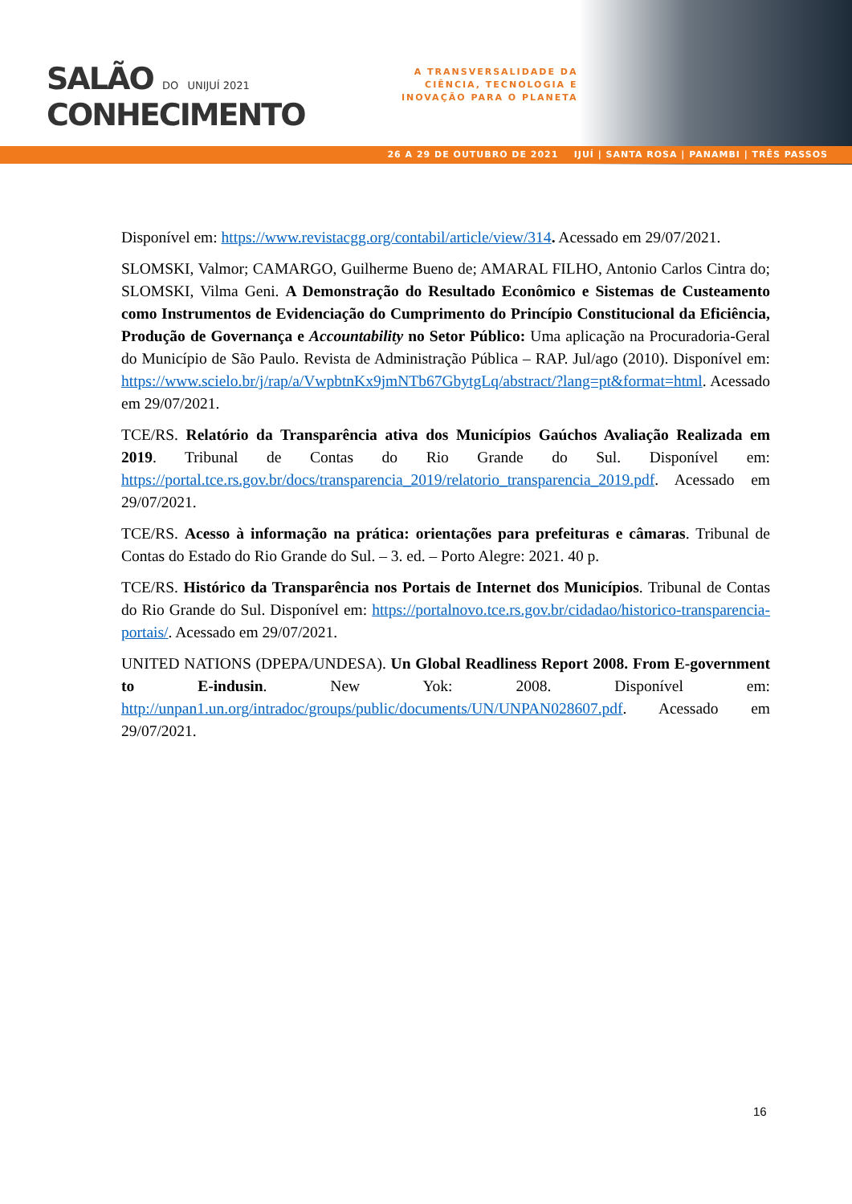SALÃO DO UNIJUÍ 2021
CONHECIMENTO
A TRANSVERSALIDADE DA
CIÊNCIA, TECNOLOGIA E
INOVAÇÃO PARA O PLANETA
26 A 29 DE OUTUBRO DE 2021 IJUÍ | SANTA ROSA | PANAMBI | TRÊS PASSOS
Disponível em: https://www.revistacgg.org/contabil/article/view/314. Acessado em 29/07/2021.
SLOMSKI, Valmor; CAMARGO, Guilherme Bueno de; AMARAL FILHO, Antonio Carlos Cintra do; SLOMSKI, Vilma Geni. A Demonstração do Resultado Econômico e Sistemas de Custeamento como Instrumentos de Evidenciação do Cumprimento do Princípio Constitucional da Eficiência, Produção de Governança e Accountability no Setor Público: Uma aplicação na Procuradoria-Geral do Município de São Paulo. Revista de Administração Pública – RAP. Jul/ago (2010). Disponível em: https://www.scielo.br/j/rap/a/VwpbtnKx9jmNTb67GbytgLq/abstract/?lang=pt&format=html. Acessado em 29/07/2021.
TCE/RS. Relatório da Transparência ativa dos Municípios Gaúchos Avaliação Realizada em 2019. Tribunal de Contas do Rio Grande do Sul. Disponível em: https://portal.tce.rs.gov.br/docs/transparencia_2019/relatorio_transparencia_2019.pdf. Acessado em 29/07/2021.
TCE/RS. Acesso à informação na prática: orientações para prefeituras e câmaras. Tribunal de Contas do Estado do Rio Grande do Sul. – 3. ed. – Porto Alegre: 2021. 40 p.
TCE/RS. Histórico da Transparência nos Portais de Internet dos Municípios. Tribunal de Contas do Rio Grande do Sul. Disponível em: https://portalnovo.tce.rs.gov.br/cidadao/historico-transparencia-portais/. Acessado em 29/07/2021.
UNITED NATIONS (DPEPA/UNDESA). Un Global Readliness Report 2008. From E-government to E-indusin. New Yok: 2008. Disponível em: http://unpan1.un.org/intradoc/groups/public/documents/UN/UNPAN028607.pdf. Acessado em 29/07/2021.
16